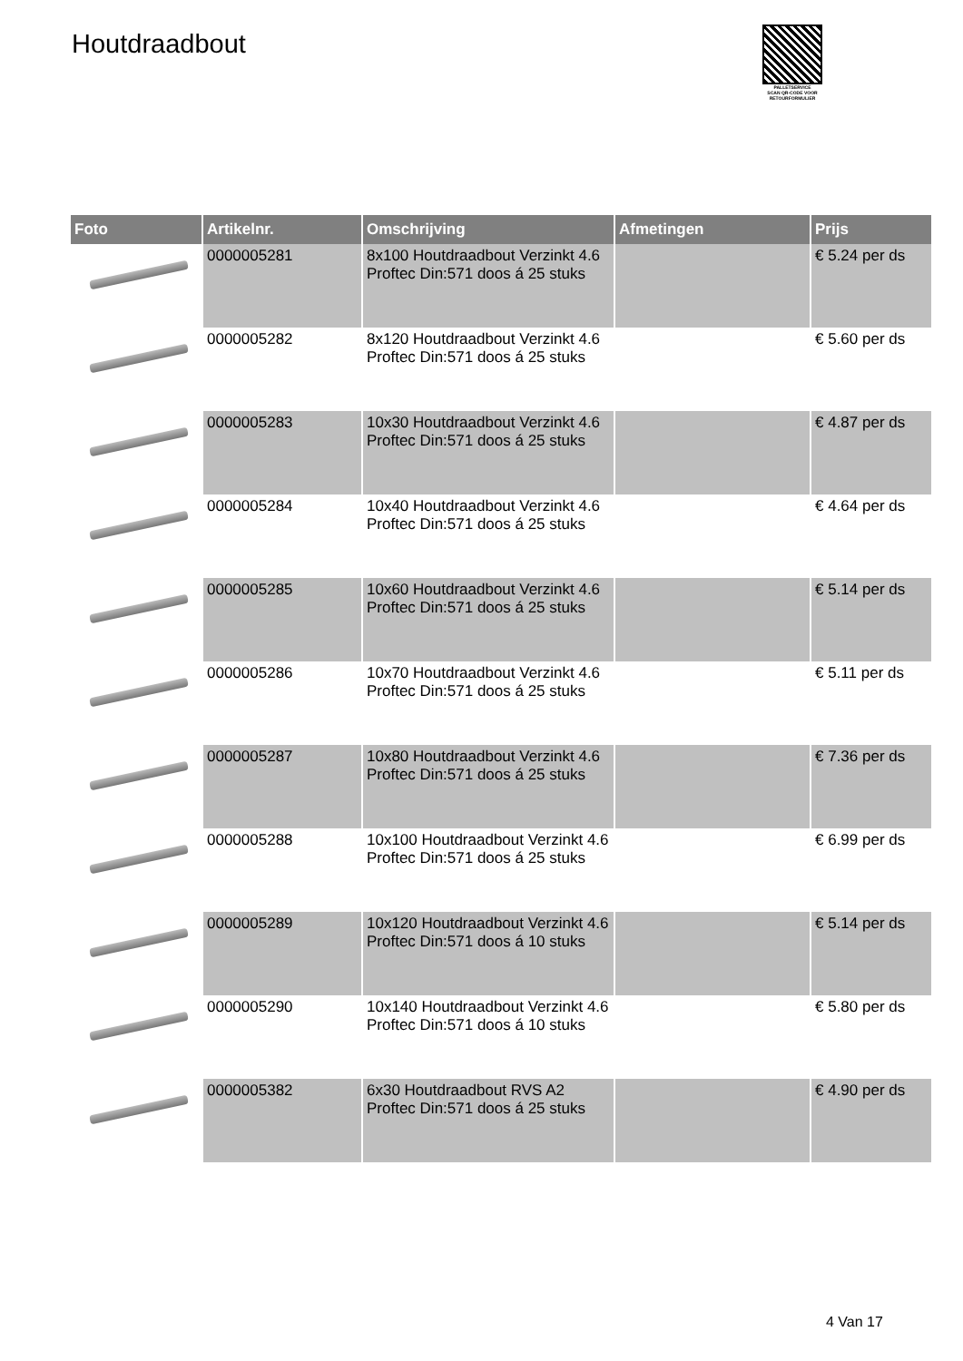Houtdraadbout
PALLETSERVICE
SCAN QR-CODE VOOR
RETOURFORMULIER
| Foto | Artikelnr. | Omschrijving | Afmetingen | Prijs |
| --- | --- | --- | --- | --- |
| | 0000005281 | 8x100 Houtdraadbout Verzinkt 4.6 Proftec Din:571 doos á 25 stuks | | € 5.24 per ds |
| | 0000005282 | 8x120 Houtdraadbout Verzinkt 4.6 Proftec Din:571 doos á 25 stuks | | € 5.60 per ds |
| | 0000005283 | 10x30 Houtdraadbout Verzinkt 4.6 Proftec Din:571 doos á 25 stuks | | € 4.87 per ds |
| | 0000005284 | 10x40 Houtdraadbout Verzinkt 4.6 Proftec Din:571 doos á 25 stuks | | € 4.64 per ds |
| | 0000005285 | 10x60 Houtdraadbout Verzinkt 4.6 Proftec Din:571 doos á 25 stuks | | € 5.14 per ds |
| | 0000005286 | 10x70 Houtdraadbout Verzinkt 4.6 Proftec Din:571 doos á 25 stuks | | € 5.11 per ds |
| | 0000005287 | 10x80 Houtdraadbout Verzinkt 4.6 Proftec Din:571 doos á 25 stuks | | € 7.36 per ds |
| | 0000005288 | 10x100 Houtdraadbout Verzinkt 4.6 Proftec Din:571 doos á 25 stuks | | € 6.99 per ds |
| | 0000005289 | 10x120 Houtdraadbout Verzinkt 4.6 Proftec Din:571 doos á 10 stuks | | € 5.14 per ds |
| | 0000005290 | 10x140 Houtdraadbout Verzinkt 4.6 Proftec Din:571 doos á 10 stuks | | € 5.80 per ds |
| | 0000005382 | 6x30 Houtdraadbout RVS A2 Proftec Din:571 doos á 25 stuks | | € 4.90 per ds |
4 Van 17